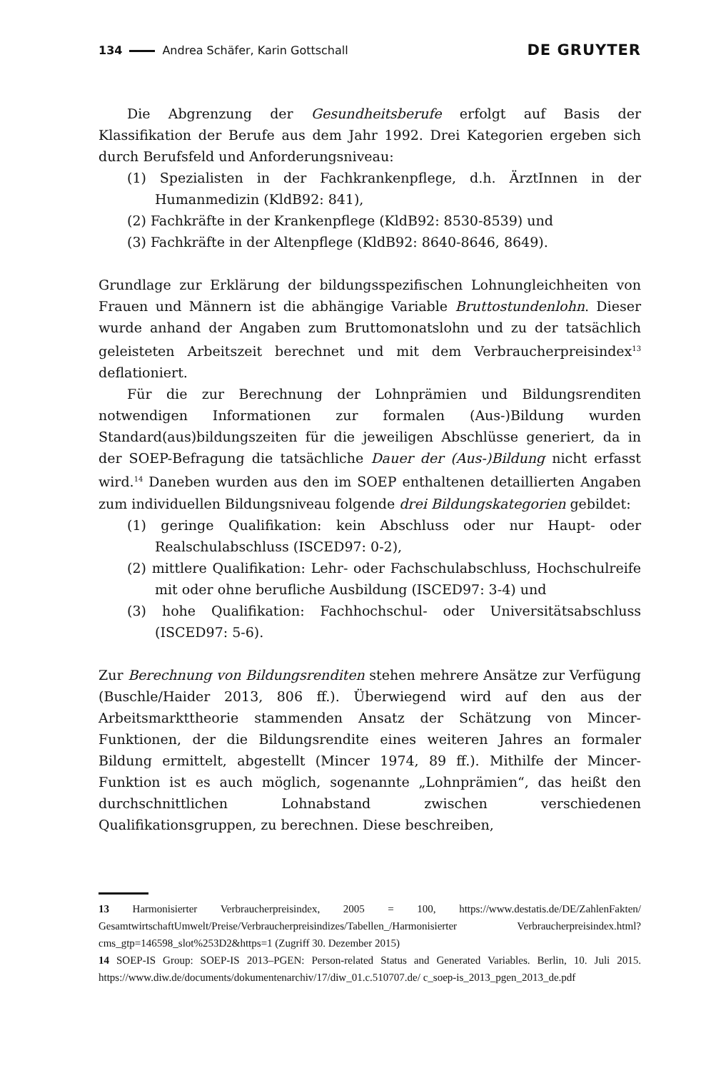134 Andrea Schäfer, Karin Gottschall DE GRUYTER
Die Abgrenzung der Gesundheitsberufe erfolgt auf Basis der Klassifikation der Berufe aus dem Jahr 1992. Drei Kategorien ergeben sich durch Berufsfeld und Anforderungsniveau:
(1) Spezialisten in der Fachkrankenpflege, d.h. ÄrztInnen in der Humanmedizin (KldB92: 841),
(2) Fachkräfte in der Krankenpflege (KldB92: 8530-8539) und
(3) Fachkräfte in der Altenpflege (KldB92: 8640-8646, 8649).
Grundlage zur Erklärung der bildungsspezifischen Lohnungleichheiten von Frauen und Männern ist die abhängige Variable Bruttostundenlohn. Dieser wurde anhand der Angaben zum Bruttomonatslohn und zu der tatsächlich geleisteten Arbeitszeit berechnet und mit dem Verbraucherpreisindex<sup>13</sup> deflationiert.
Für die zur Berechnung der Lohnprämien und Bildungsrenditen notwendigen Informationen zur formalen (Aus-)Bildung wurden Standard(aus)bildungszeiten für die jeweiligen Abschlüsse generiert, da in der SOEP-Befragung die tatsächliche Dauer der (Aus-)Bildung nicht erfasst wird.<sup>14</sup> Daneben wurden aus den im SOEP enthaltenen detaillierten Angaben zum individuellen Bildungsniveau folgende drei Bildungskategorien gebildet:
(1) geringe Qualifikation: kein Abschluss oder nur Haupt- oder Realschulabschluss (ISCED97: 0-2),
(2) mittlere Qualifikation: Lehr- oder Fachschulabschluss, Hochschulreife mit oder ohne berufliche Ausbildung (ISCED97: 3-4) und
(3) hohe Qualifikation: Fachhochschul- oder Universitätsabschluss (ISCED97: 5-6).
Zur Berechnung von Bildungsrenditen stehen mehrere Ansätze zur Verfügung (Buschle/Haider 2013, 806 ff.). Überwiegend wird auf den aus der Arbeitsmarkttheorie stammenden Ansatz der Schätzung von Mincer-Funktionen, der die Bildungsrendite eines weiteren Jahres an formaler Bildung ermittelt, abgestellt (Mincer 1974, 89 ff.). Mithilfe der Mincer-Funktion ist es auch möglich, sogenannte „Lohnprämien“, das heißt den durchschnittlichen Lohnabstand zwischen verschiedenen Qualifikationsgruppen, zu berechnen. Diese beschreiben,
13 Harmonisierter Verbraucherpreisindex, 2005 = 100, https://www.destatis.de/DE/ZahlenFakten/ GesamtwirtschaftUmwelt/Preise/Verbraucherpreisindizes/Tabellen_/Harmonisierter Verbraucherpreisindex.html?cms_gtp=146598_slot%253D2&https=1 (Zugriff 30. Dezember 2015)
14 SOEP-IS Group: SOEP-IS 2013–PGEN: Person-related Status and Generated Variables. Berlin, 10. Juli 2015. https://www.diw.de/documents/dokumentenarchiv/17/diw_01.c.510707.de/ c_soep-is_2013_pgen_2013_de.pdf